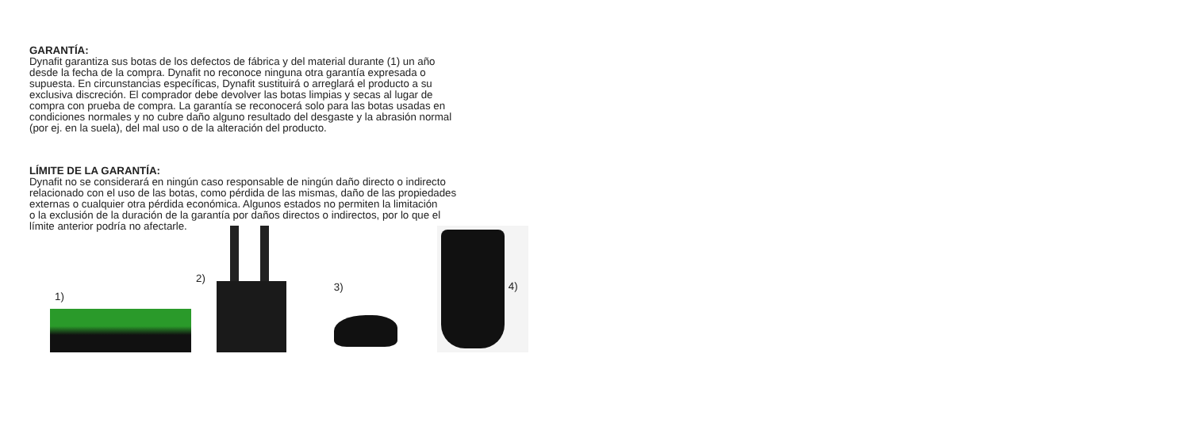GARANTÍA:
Dynafit garantiza sus botas de los defectos de fábrica y del material durante (1) un año
desde la fecha de la compra. Dynafit no reconoce ninguna otra garantía expresada o
supuesta. En circunstancias específicas, Dynafit sustituirá o arreglará el producto a su
exclusiva discreción. El comprador debe devolver las botas limpias y secas al lugar de
compra con prueba de compra. La garantía se reconocerá solo para las botas usadas en
condiciones normales y no cubre daño alguno resultado del desgaste y la abrasión normal
(por ej. en la suela), del mal uso o de la alteración del producto.
LÍMITE DE LA GARANTÍA:
Dynafit no se considerará en ningún caso responsable de ningún daño directo o indirecto
relacionado con el uso de las botas, como pérdida de las mismas, daño de las propiedades
externas o cualquier otra pérdida económica. Algunos estados no permiten la limitación
o la exclusión de la duración de la garantía por daños directos o indirectos, por lo que el
límite anterior podría no afectarle.
1)
2)
3)
4)